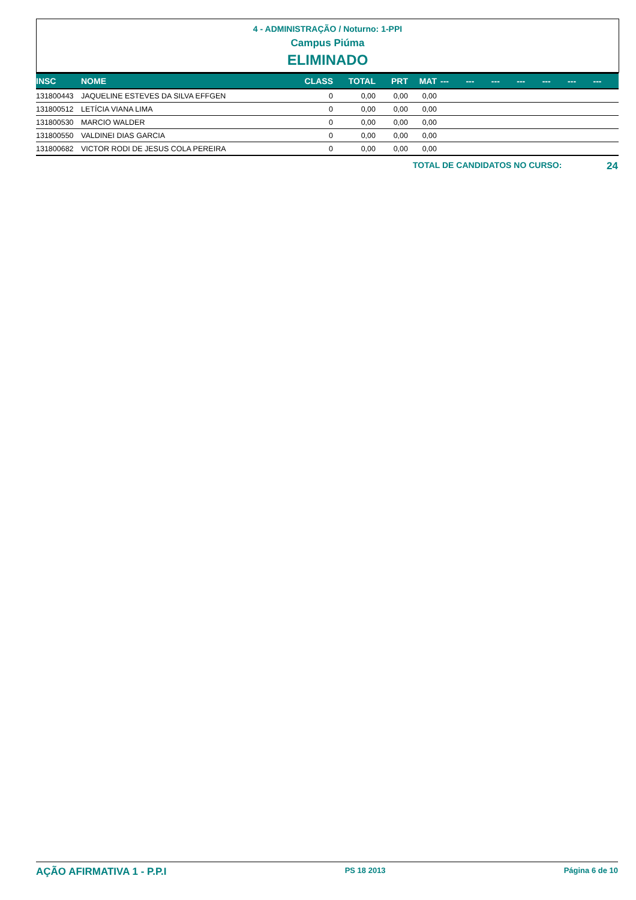4 - ADMINISTRAÇÃO / Noturno: 1-PPI
Campus Piúma
ELIMINADO
| INSC | NOME | CLASS | TOTAL | PRT | MAT | --- | --- | --- | --- | --- | --- | --- |
| --- | --- | --- | --- | --- | --- | --- | --- | --- | --- | --- | --- | --- |
| 131800443 | JAQUELINE ESTEVES DA SILVA EFFGEN | 0 | 0,00 | 0,00 | 0,00 | | | | | | | |
| 131800512 | LETÍCIA VIANA LIMA | 0 | 0,00 | 0,00 | 0,00 | | | | | | | |
| 131800530 | MARCIO WALDER | 0 | 0,00 | 0,00 | 0,00 | | | | | | | |
| 131800550 | VALDINEI DIAS GARCIA | 0 | 0,00 | 0,00 | 0,00 | | | | | | | |
| 131800682 | VICTOR RODI DE JESUS COLA PEREIRA | 0 | 0,00 | 0,00 | 0,00 | | | | | | | |
TOTAL DE CANDIDATOS NO CURSO: 24
AÇÃO AFIRMATIVA 1 - P.P.I PS 18 2013 Página 6 de 10